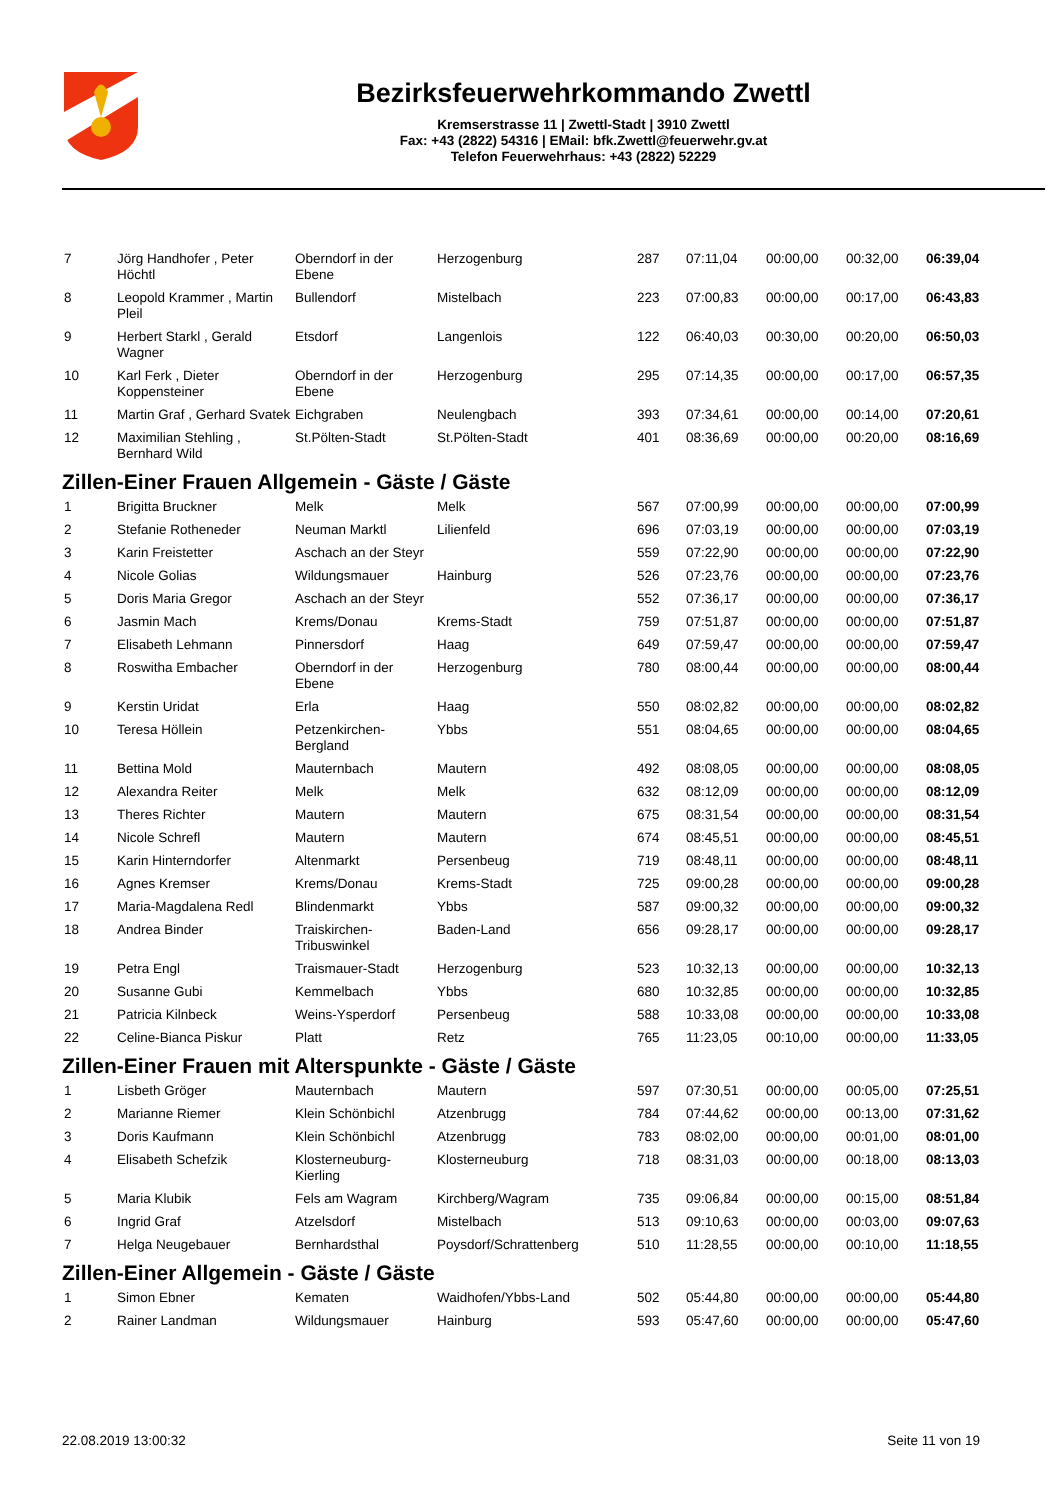Bezirksfeuerwehrkommando Zwettl
Kremserstrasse 11 | Zwettl-Stadt | 3910 Zwettl
Fax: +43 (2822) 54316 | EMail: bfk.Zwettl@feuerwehr.gv.at
Telefon Feuerwehrhaus: +43 (2822) 52229
| 7 | Jörg Handhofer , Peter Höchtl | Oberndorf in der Ebene | Herzogenburg | 287 | 07:11,04 | 00:00,00 | 00:32,00 | 06:39,04 |
| 8 | Leopold Krammer , Martin Pleil | Bullendorf | Mistelbach | 223 | 07:00,83 | 00:00,00 | 00:17,00 | 06:43,83 |
| 9 | Herbert Starkl , Gerald Wagner | Etsdorf | Langenlois | 122 | 06:40,03 | 00:30,00 | 00:20,00 | 06:50,03 |
| 10 | Karl Ferk , Dieter Koppensteiner | Oberndorf in der Ebene | Herzogenburg | 295 | 07:14,35 | 00:00,00 | 00:17,00 | 06:57,35 |
| 11 | Martin Graf , Gerhard Svatek | Eichgraben | Neulengbach | 393 | 07:34,61 | 00:00,00 | 00:14,00 | 07:20,61 |
| 12 | Maximilian Stehling , Bernhard Wild | St.Pölten-Stadt | St.Pölten-Stadt | 401 | 08:36,69 | 00:00,00 | 00:20,00 | 08:16,69 |
Zillen-Einer Frauen Allgemein - Gäste / Gäste
| 1 | Brigitta Bruckner | Melk | Melk | 567 | 07:00,99 | 00:00,00 | 00:00,00 | 07:00,99 |
| 2 | Stefanie Rotheneder | Neuman Marktl | Lilienfeld | 696 | 07:03,19 | 00:00,00 | 00:00,00 | 07:03,19 |
| 3 | Karin Freistetter | Aschach an der Steyr | | 559 | 07:22,90 | 00:00,00 | 00:00,00 | 07:22,90 |
| 4 | Nicole Golias | Wildungsmauer | Hainburg | 526 | 07:23,76 | 00:00,00 | 00:00,00 | 07:23,76 |
| 5 | Doris Maria Gregor | Aschach an der Steyr | | 552 | 07:36,17 | 00:00,00 | 00:00,00 | 07:36,17 |
| 6 | Jasmin Mach | Krems/Donau | Krems-Stadt | 759 | 07:51,87 | 00:00,00 | 00:00,00 | 07:51,87 |
| 7 | Elisabeth Lehmann | Pinnersdorf | Haag | 649 | 07:59,47 | 00:00,00 | 00:00,00 | 07:59,47 |
| 8 | Roswitha Embacher | Oberndorf in der Ebene | Herzogenburg | 780 | 08:00,44 | 00:00,00 | 00:00,00 | 08:00,44 |
| 9 | Kerstin Uridat | Erla | Haag | 550 | 08:02,82 | 00:00,00 | 00:00,00 | 08:02,82 |
| 10 | Teresa Höllein | Petzenkirchen-Bergland | Ybbs | 551 | 08:04,65 | 00:00,00 | 00:00,00 | 08:04,65 |
| 11 | Bettina Mold | Mauternbach | Mautern | 492 | 08:08,05 | 00:00,00 | 00:00,00 | 08:08,05 |
| 12 | Alexandra Reiter | Melk | Melk | 632 | 08:12,09 | 00:00,00 | 00:00,00 | 08:12,09 |
| 13 | Theres Richter | Mautern | Mautern | 675 | 08:31,54 | 00:00,00 | 00:00,00 | 08:31,54 |
| 14 | Nicole Schrefl | Mautern | Mautern | 674 | 08:45,51 | 00:00,00 | 00:00,00 | 08:45,51 |
| 15 | Karin Hinterndorfer | Altenmarkt | Persenbeug | 719 | 08:48,11 | 00:00,00 | 00:00,00 | 08:48,11 |
| 16 | Agnes Kremser | Krems/Donau | Krems-Stadt | 725 | 09:00,28 | 00:00,00 | 00:00,00 | 09:00,28 |
| 17 | Maria-Magdalena Redl | Blindenmarkt | Ybbs | 587 | 09:00,32 | 00:00,00 | 00:00,00 | 09:00,32 |
| 18 | Andrea Binder | Traiskirchen-Tribuswinkel | Baden-Land | 656 | 09:28,17 | 00:00,00 | 00:00,00 | 09:28,17 |
| 19 | Petra Engl | Traismauer-Stadt | Herzogenburg | 523 | 10:32,13 | 00:00,00 | 00:00,00 | 10:32,13 |
| 20 | Susanne Gubi | Kemmelbach | Ybbs | 680 | 10:32,85 | 00:00,00 | 00:00,00 | 10:32,85 |
| 21 | Patricia Kilnbeck | Weins-Ysperdorf | Persenbeug | 588 | 10:33,08 | 00:00,00 | 00:00,00 | 10:33,08 |
| 22 | Celine-Bianca Piskur | Platt | Retz | 765 | 11:23,05 | 00:10,00 | 00:00,00 | 11:33,05 |
Zillen-Einer Frauen mit Alterspunkte - Gäste / Gäste
| 1 | Lisbeth Gröger | Mauternbach | Mautern | 597 | 07:30,51 | 00:00,00 | 00:05,00 | 07:25,51 |
| 2 | Marianne Riemer | Klein Schönbichl | Atzenbrugg | 784 | 07:44,62 | 00:00,00 | 00:13,00 | 07:31,62 |
| 3 | Doris Kaufmann | Klein Schönbichl | Atzenbrugg | 783 | 08:02,00 | 00:00,00 | 00:01,00 | 08:01,00 |
| 4 | Elisabeth Schefzik | Klosterneuburg-Kierling | Klosterneuburg | 718 | 08:31,03 | 00:00,00 | 00:18,00 | 08:13,03 |
| 5 | Maria Klubik | Fels am Wagram | Kirchberg/Wagram | 735 | 09:06,84 | 00:00,00 | 00:15,00 | 08:51,84 |
| 6 | Ingrid Graf | Atzelsdorf | Mistelbach | 513 | 09:10,63 | 00:00,00 | 00:03,00 | 09:07,63 |
| 7 | Helga Neugebauer | Bernhardsthal | Poysdorf/Schrattenberg | 510 | 11:28,55 | 00:00,00 | 00:10,00 | 11:18,55 |
Zillen-Einer Allgemein - Gäste / Gäste
| 1 | Simon Ebner | Kematen | Waidhofen/Ybbs-Land | 502 | 05:44,80 | 00:00,00 | 00:00,00 | 05:44,80 |
| 2 | Rainer Landman | Wildungsmauer | Hainburg | 593 | 05:47,60 | 00:00,00 | 00:00,00 | 05:47,60 |
22.08.2019 13:00:32 Seite 11 von 19